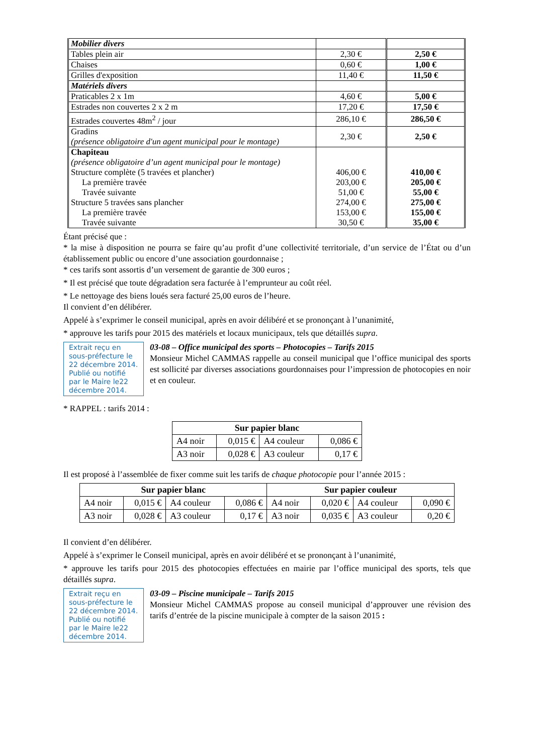| Mobilier divers | | |
| Tables plein air | 2,30 € | 2,50 € |
| Chaises | 0,60 € | 1,00 € |
| Grilles d'exposition | 11,40 € | 11,50 € |
| Matériels divers | | |
| Praticables 2 x 1m | 4,60 € | 5,00 € |
| Estrades non couvertes 2 x 2 m | 17,20 € | 17,50 € |
| Estrades couvertes 48m<sup>2</sup> / jour | 286,10 € | 286,50 € |
| Gradins (présence obligatoire d'un agent municipal pour le montage) | 2,30 € | 2,50 € |
| Chapiteau (présence obligatoire d’un agent municipal pour le montage) Structure complète (5 travées et plancher) La première travée Travée suivante Structure 5 travées sans plancher La première travée Travée suivante | 406,00 € 203,00 € 51,00 € 274,00 € 153,00 € 30,50 € | 410,00 € 205,00 € 55,00 € 275,00 € 155,00 € 35,00 € |
Étant précisé que :
* la mise à disposition ne pourra se faire qu’au profit d’une collectivité territoriale, d’un service de l’État ou d’un établissement public ou encore d’une association gourdonnaise ;
* ces tarifs sont assortis d’un versement de garantie de 300 euros ;
* Il est précisé que toute dégradation sera facturée à l’emprunteur au coût réel.
* Le nettoyage des biens loués sera facturé 25,00 euros de l’heure.
Il convient d’en délibérer.
Appelé à s’exprimer le conseil municipal, après en avoir délibéré et se prononçant à l’unanimité,
* approuve les tarifs pour 2015 des matériels et locaux municipaux, tels que détaillés supra.
Extrait reçu en sous-préfecture le 22 décembre 2014.
Publié ou notifié par le Maire le22 décembre 2014.
03-08 – Office municipal des sports – Photocopies – Tarifs 2015
Monsieur Michel CAMMAS rappelle au conseil municipal que l’office municipal des sports est sollicité par diverses associations gourdonnaises pour l’impression de photocopies en noir et en couleur.
* RAPPEL : tarifs 2014 :
| Sur papier blanc | | | |
| --- | --- | --- | --- |
| A4 noir | 0,015 € | A4 couleur | 0,086 € |
| A3 noir | 0,028 € | A3 couleur | 0,17 € |
Il est proposé à l’assemblée de fixer comme suit les tarifs de chaque photocopie pour l’année 2015 :
| Sur papier blanc | | | | Sur papier couleur | | | |
| --- | --- | --- | --- | --- | --- | --- | --- |
| A4 noir | 0,015 € | A4 couleur | 0,086 € | A4 noir | 0,020 € | A4 couleur | 0,090 € |
| A3 noir | 0,028 € | A3 couleur | 0,17 € | A3 noir | 0,035 € | A3 couleur | 0,20 € |
Il convient d’en délibérer.
Appelé à s’exprimer le Conseil municipal, après en avoir délibéré et se prononçant à l’unanimité,
* approuve les tarifs pour 2015 des photocopies effectuées en mairie par l’office municipal des sports, tels que détaillés supra.
Extrait reçu en sous-préfecture le 22 décembre 2014.
Publié ou notifié par le Maire le22 décembre 2014.
03-09 – Piscine municipale – Tarifs 2015
Monsieur Michel CAMMAS propose au conseil municipal d’approuver une révision des tarifs d’entrée de la piscine municipale à compter de la saison 2015 :